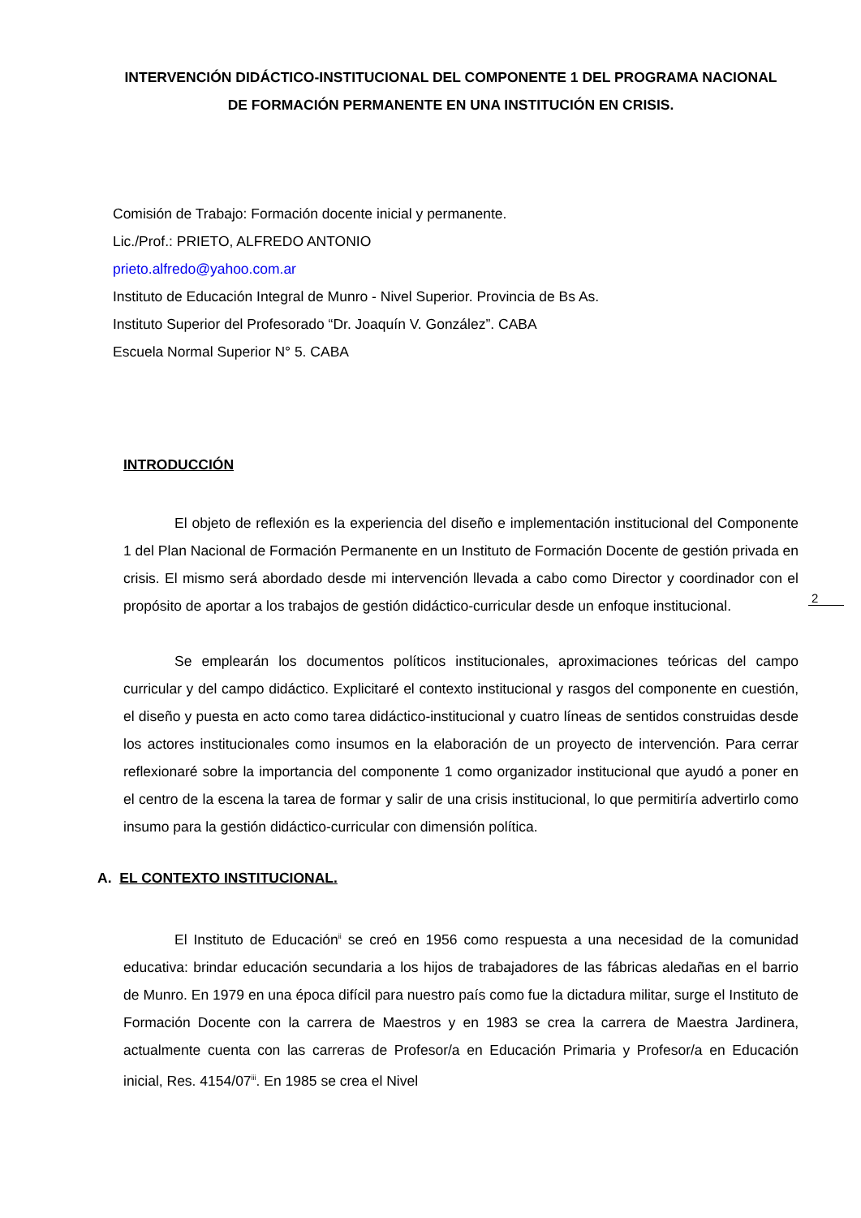INTERVENCIÓN DIDÁCTICO-INSTITUCIONAL DEL COMPONENTE 1 DEL PROGRAMA NACIONAL DE FORMACIÓN PERMANENTE EN UNA INSTITUCIÓN EN CRISIS.
Comisión de Trabajo: Formación docente inicial y permanente.
Lic./Prof.: PRIETO, ALFREDO ANTONIO
prieto.alfredo@yahoo.com.ar
Instituto de Educación Integral de Munro - Nivel Superior. Provincia de Bs As.
Instituto Superior del Profesorado “Dr. Joaquín V. González”. CABA
Escuela Normal Superior N° 5. CABA
INTRODUCCIÓN
El objeto de reflexión es la experiencia del diseño e implementación institucional del Componente 1 del Plan Nacional de Formación Permanente en un Instituto de Formación Docente de gestión privada en crisis. El mismo será abordado desde mi intervención llevada a cabo como Director y coordinador con el propósito de aportar a los trabajos de gestión didáctico-curricular desde un enfoque institucional.
Se emplearán los documentos políticos institucionales, aproximaciones teóricas del campo curricular y del campo didáctico. Explicitaré el contexto institucional y rasgos del componente en cuestión, el diseño y puesta en acto como tarea didáctico-institucional y cuatro líneas de sentidos construidas desde los actores institucionales como insumos en la elaboración de un proyecto de intervención. Para cerrar reflexionaré sobre la importancia del componente 1 como organizador institucional que ayudó a poner en el centro de la escena la tarea de formar y salir de una crisis institucional, lo que permitiría advertirlo como insumo para la gestión didáctico-curricular con dimensión política.
A. EL CONTEXTO INSTITUCIONAL.
El Instituto de Educación<sup>ii</sup> se creó en 1956 como respuesta a una necesidad de la comunidad educativa: brindar educación secundaria a los hijos de trabajadores de las fábricas aledañas en el barrio de Munro. En 1979 en una época difícil para nuestro país como fue la dictadura militar, surge el Instituto de Formación Docente con la carrera de Maestros y en 1983 se crea la carrera de Maestra Jardinera, actualmente cuenta con las carreras de Profesor/a en Educación Primaria y Profesor/a en Educación inicial, Res. 4154/07<sup>iii</sup>. En 1985 se crea el Nivel
2